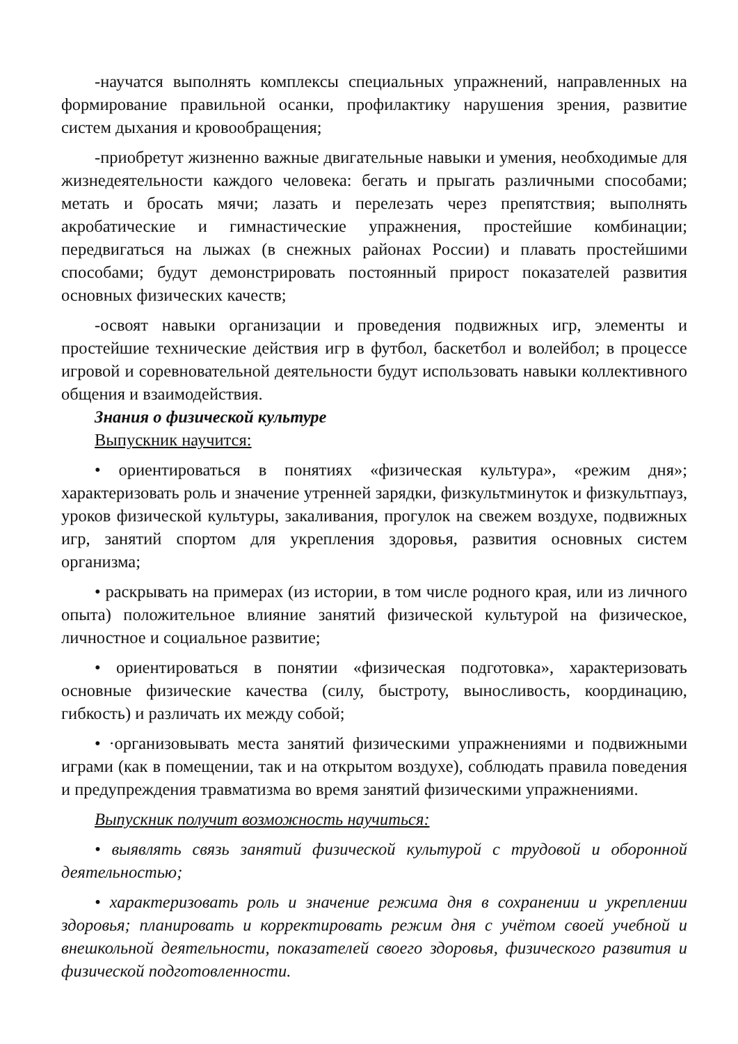-научатся выполнять комплексы специальных упражнений, направленных на формирование правильной осанки, профилактику нарушения зрения, развитие систем дыхания и кровообращения;
-приобретут жизненно важные двигательные навыки и умения, необходимые для жизнедеятельности каждого человека: бегать и прыгать различными способами; метать и бросать мячи; лазать и перелезать через препятствия; выполнять акробатические и гимнастические упражнения, простейшие комбинации; передвигаться на лыжах (в снежных районах России) и плавать простейшими способами; будут демонстрировать постоянный прирост показателей развития основных физических качеств;
-освоят навыки организации и проведения подвижных игр, элементы и простейшие технические действия игр в футбол, баскетбол и волейбол; в процессе игровой и соревновательной деятельности будут использовать навыки коллективного общения и взаимодействия.
Знания о физической культуре
Выпускник научится:
• ориентироваться в понятиях «физическая культура», «режим дня»; характеризовать роль и значение утренней зарядки, физкультминуток и физкультпауз, уроков физической культуры, закаливания, прогулок на свежем воздухе, подвижных игр, занятий спортом для укрепления здоровья, развития основных систем организма;
• раскрывать на примерах (из истории, в том числе родного края, или из личного опыта) положительное влияние занятий физической культурой на физическое, личностное и социальное развитие;
• ориентироваться в понятии «физическая подготовка», характеризовать основные физические качества (силу, быстроту, выносливость, координацию, гибкость) и различать их между собой;
• ·организовывать места занятий физическими упражнениями и подвижными играми (как в помещении, так и на открытом воздухе), соблюдать правила поведения и предупреждения травматизма во время занятий физическими упражнениями.
Выпускник получит возможность научиться:
• выявлять связь занятий физической культурой с трудовой и оборонной деятельностью;
• характеризовать роль и значение режима дня в сохранении и укреплении здоровья; планировать и корректировать режим дня с учётом своей учебной и внешкольной деятельности, показателей своего здоровья, физического развития и физической подготовленности.